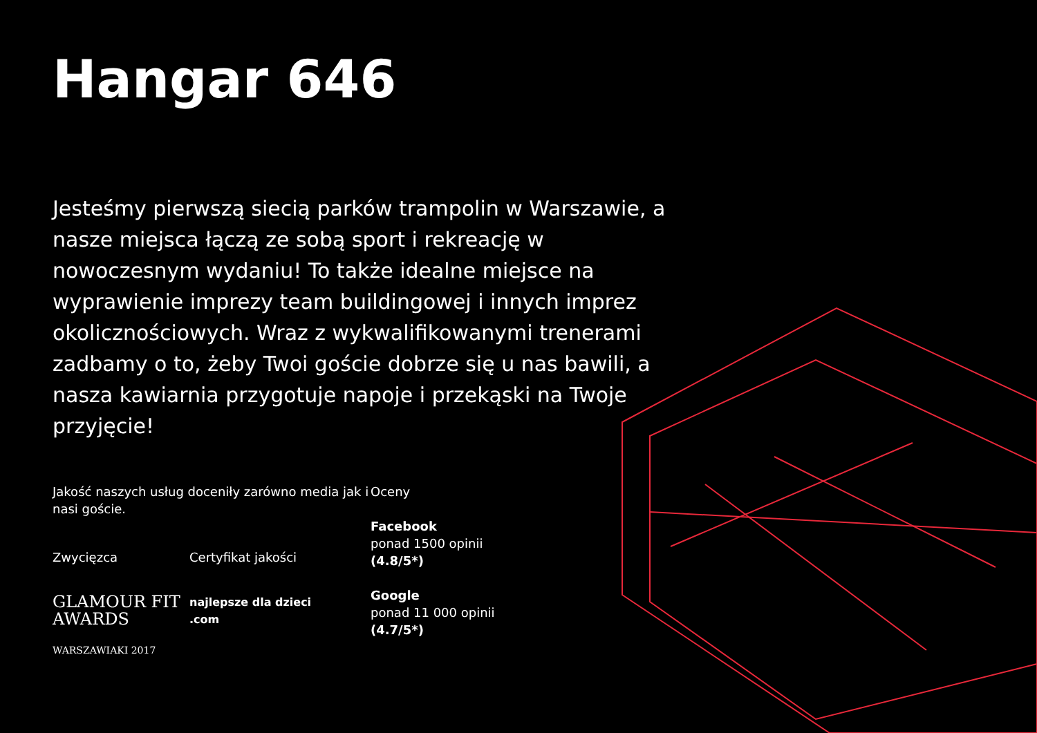Hangar 646
Jesteśmy pierwszą siecią parków trampolin w Warszawie, a nasze miejsca łączą ze sobą sport i rekreację w nowoczesnym wydaniu! To także idealne miejsce na wyprawienie imprezy team buildingowej i innych imprez okolicznościowych. Wraz z wykwalifikowanymi trenerami zadbamy o to, żeby Twoi goście dobrze się u nas bawili, a nasza kawiarnia przygotuje napoje i przekąski na Twoje przyjęcie!
Jakość naszych usług doceniły zarówno media jak i nasi goście.
Zwycięzca
GLAMOUR FIT AWARDS
WARSZAWIAKI 2017
Certyfikat jakości
najlepsze dla dzieci .com
Oceny
Facebook
ponad 1500 opinii
(4.8/5*)
Google
ponad 11 000 opinii
(4.7/5*)